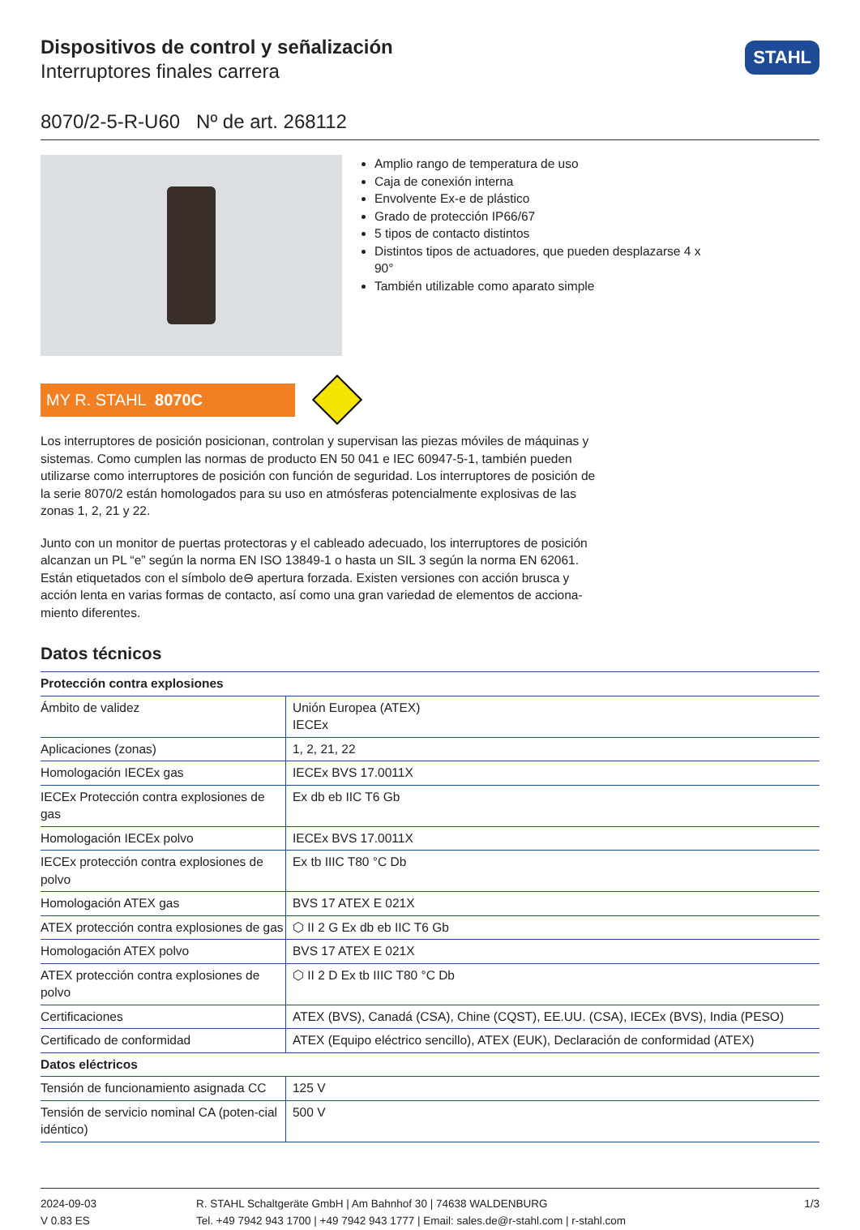Dispositivos de control y señalización
Interruptores finales carrera
STAHL
8070/2-5-R-U60 Nº de art. 268112
Amplio rango de temperatura de uso
Caja de conexión interna
Envolvente Ex-e de plástico
Grado de protección IP66/67
5 tipos de contacto distintos
Distintos tipos de actuadores, que pueden desplazarse 4 x 90°
También utilizable como aparato simple
MY R. STAHL 8070C
Los interruptores de posición posicionan, controlan y supervisan las piezas móviles de máquinas y sistemas. Como cumplen las normas de producto EN 50 041 e IEC 60947-5-1, también pueden utilizarse como interruptores de posición con función de seguridad. Los interruptores de posición de la serie 8070/2 están homologados para su uso en atmósferas potencialmente explosivas de las zonas 1, 2, 21 y 22.
Junto con un monitor de puertas protectoras y el cableado adecuado, los interruptores de posición alcanzan un PL “e” según la norma EN ISO 13849-1 o hasta un SIL 3 según la norma EN 62061. Están etiquetados con el símbolo de⊖ apertura forzada. Existen versiones con acción brusca y acción lenta en varias formas de contacto, así como una gran variedad de elementos de acciona-miento diferentes.
Datos técnicos
| Protección contra explosiones | |
| --- | --- |
| Ámbito de validez | Unión Europea (ATEX) IECEx |
| Aplicaciones (zonas) | 1, 2, 21, 22 |
| Homologación IECEx gas | IECEx BVS 17.0011X |
| IECEx Protección contra explosiones de gas | Ex db eb IIC T6 Gb |
| Homologación IECEx polvo | IECEx BVS 17.0011X |
| IECEx protección contra explosiones de polvo | Ex tb IIIC T80 °C Db |
| Homologación ATEX gas | BVS 17 ATEX E 021X |
| ATEX protección contra explosiones de gas | ⬡ II 2 G Ex db eb IIC T6 Gb |
| Homologación ATEX polvo | BVS 17 ATEX E 021X |
| ATEX protección contra explosiones de polvo | ⬡ II 2 D Ex tb IIIC T80 °C Db |
| Certificaciones | ATEX (BVS), Canadá (CSA), Chine (CQST), EE.UU. (CSA), IECEx (BVS), India (PESO) |
| Certificado de conformidad | ATEX (Equipo eléctrico sencillo), ATEX (EUK), Declaración de conformidad (ATEX) |
| Datos eléctricos | |
| Tensión de funcionamiento asignada CC | 125 V |
| Tensión de servicio nominal CA (poten-cial idéntico) | 500 V |
2024-09-03
V 0.83 ES
R. STAHL Schaltgeräte GmbH | Am Bahnhof 30 | 74638 WALDENBURG
Tel. +49 7942 943 1700 | +49 7942 943 1777 | Email: sales.de@r-stahl.com | r-stahl.com
1/3